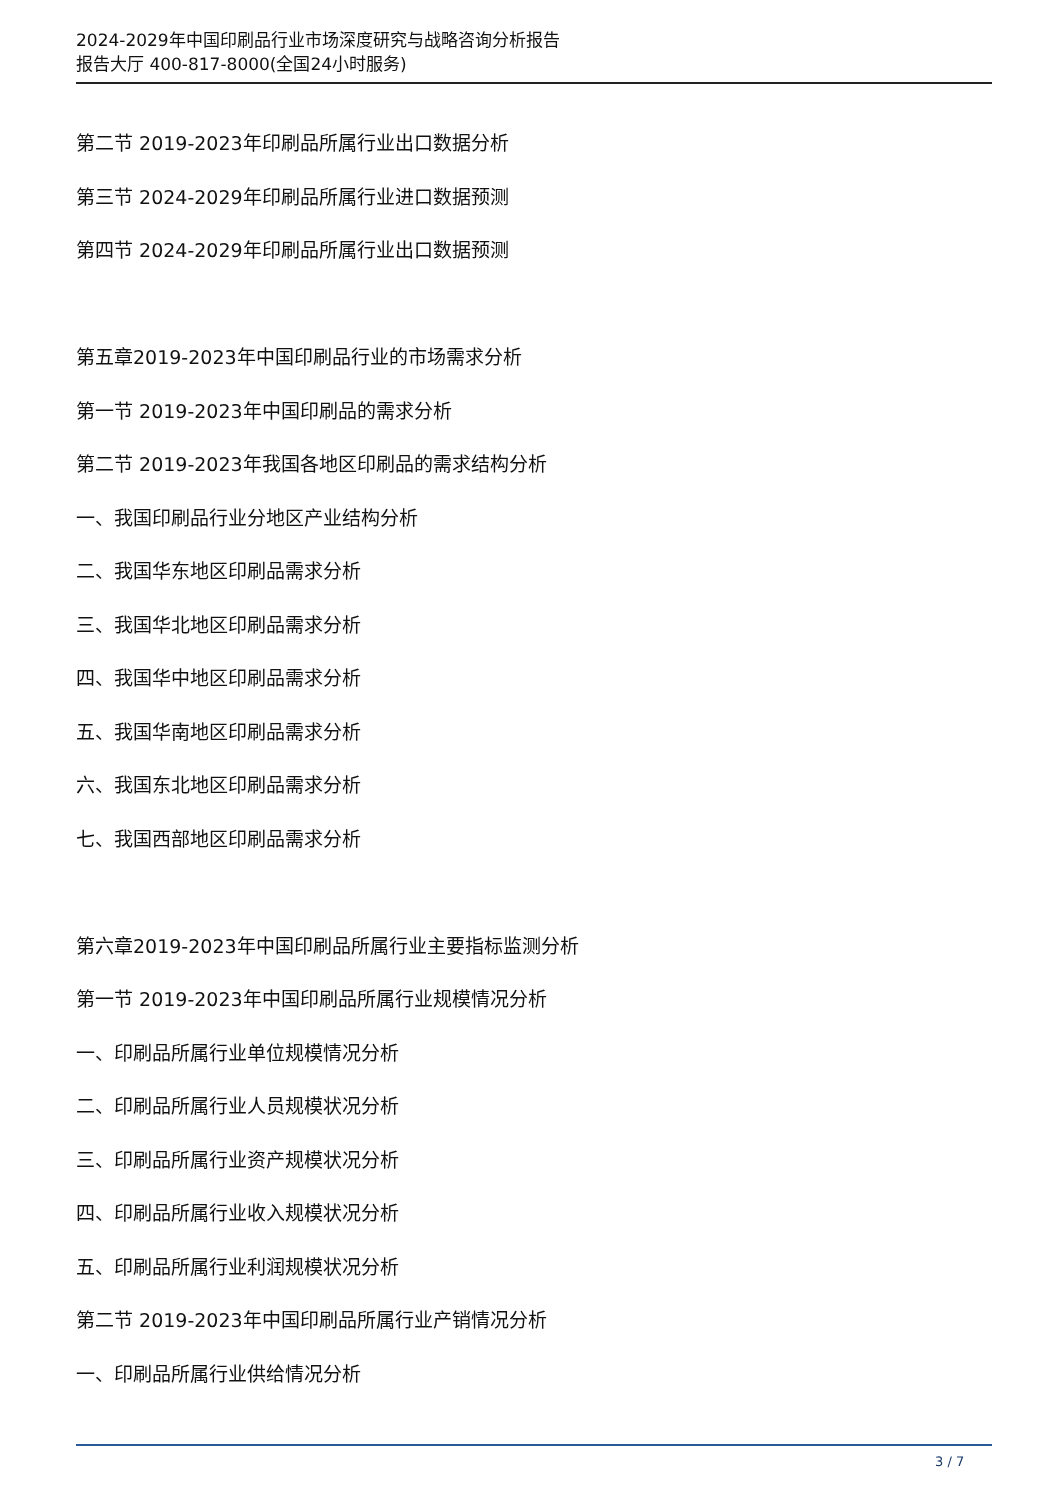2024-2029年中国印刷品行业市场深度研究与战略咨询分析报告
报告大厅 400-817-8000(全国24小时服务)
第二节 2019-2023年印刷品所属行业出口数据分析
第三节 2024-2029年印刷品所属行业进口数据预测
第四节 2024-2029年印刷品所属行业出口数据预测
第五章2019-2023年中国印刷品行业的市场需求分析
第一节 2019-2023年中国印刷品的需求分析
第二节 2019-2023年我国各地区印刷品的需求结构分析
一、我国印刷品行业分地区产业结构分析
二、我国华东地区印刷品需求分析
三、我国华北地区印刷品需求分析
四、我国华中地区印刷品需求分析
五、我国华南地区印刷品需求分析
六、我国东北地区印刷品需求分析
七、我国西部地区印刷品需求分析
第六章2019-2023年中国印刷品所属行业主要指标监测分析
第一节 2019-2023年中国印刷品所属行业规模情况分析
一、印刷品所属行业单位规模情况分析
二、印刷品所属行业人员规模状况分析
三、印刷品所属行业资产规模状况分析
四、印刷品所属行业收入规模状况分析
五、印刷品所属行业利润规模状况分析
第二节 2019-2023年中国印刷品所属行业产销情况分析
一、印刷品所属行业供给情况分析
3 / 7